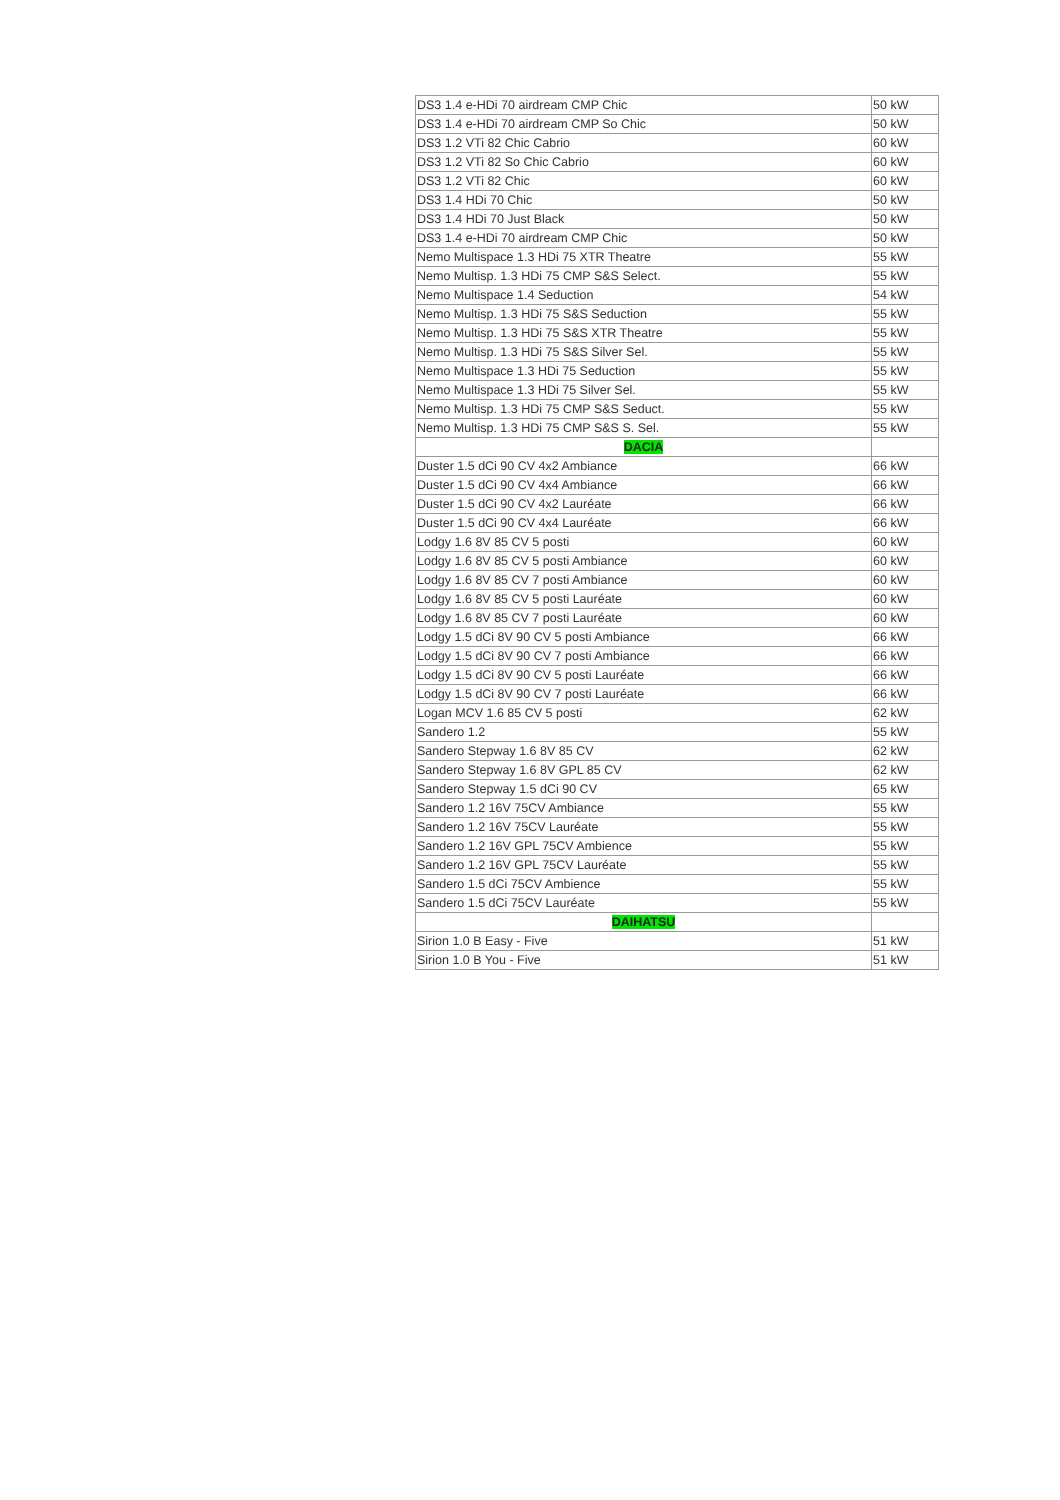| DS3 1.4 e-HDi 70 airdream CMP Chic | 50 kW |
| DS3 1.4 e-HDi 70 airdream CMP So Chic | 50 kW |
| DS3 1.2 VTi 82 Chic Cabrio | 60 kW |
| DS3 1.2 VTi 82 So Chic Cabrio | 60 kW |
| DS3 1.2 VTi 82 Chic | 60 kW |
| DS3 1.4 HDi 70 Chic | 50 kW |
| DS3 1.4 HDi 70 Just Black | 50 kW |
| DS3 1.4 e-HDi 70 airdream CMP Chic | 50 kW |
| Nemo Multispace 1.3 HDi 75 XTR Theatre | 55 kW |
| Nemo Multisp. 1.3 HDi 75 CMP S&S Select. | 55 kW |
| Nemo Multispace 1.4 Seduction | 54 kW |
| Nemo Multisp. 1.3 HDi 75 S&S Seduction | 55 kW |
| Nemo Multisp. 1.3 HDi 75 S&S XTR Theatre | 55 kW |
| Nemo Multisp. 1.3 HDi 75 S&S Silver Sel. | 55 kW |
| Nemo Multispace 1.3 HDi 75 Seduction | 55 kW |
| Nemo Multispace 1.3 HDi 75 Silver Sel. | 55 kW |
| Nemo Multisp. 1.3 HDi 75 CMP S&S Seduct. | 55 kW |
| Nemo Multisp. 1.3 HDi 75 CMP S&S S. Sel. | 55 kW |
| DACIA | |
| Duster 1.5 dCi 90 CV 4x2 Ambiance | 66 kW |
| Duster 1.5 dCi 90 CV 4x4 Ambiance | 66 kW |
| Duster 1.5 dCi 90 CV 4x2 Lauréate | 66 kW |
| Duster 1.5 dCi 90 CV 4x4 Lauréate | 66 kW |
| Lodgy 1.6 8V 85 CV 5 posti | 60 kW |
| Lodgy 1.6 8V 85 CV 5 posti Ambiance | 60 kW |
| Lodgy 1.6 8V 85 CV 7 posti Ambiance | 60 kW |
| Lodgy 1.6 8V 85 CV 5 posti Lauréate | 60 kW |
| Lodgy 1.6 8V 85 CV 7 posti Lauréate | 60 kW |
| Lodgy 1.5 dCi 8V 90 CV 5 posti Ambiance | 66 kW |
| Lodgy 1.5 dCi 8V 90 CV 7 posti Ambiance | 66 kW |
| Lodgy 1.5 dCi 8V 90 CV 5 posti Lauréate | 66 kW |
| Lodgy 1.5 dCi 8V 90 CV 7 posti Lauréate | 66 kW |
| Logan MCV 1.6 85 CV 5 posti | 62 kW |
| Sandero 1.2 | 55 kW |
| Sandero Stepway 1.6 8V 85 CV | 62 kW |
| Sandero Stepway 1.6 8V GPL 85 CV | 62 kW |
| Sandero Stepway 1.5 dCi 90 CV | 65 kW |
| Sandero 1.2 16V 75CV Ambiance | 55 kW |
| Sandero 1.2 16V 75CV Lauréate | 55 kW |
| Sandero 1.2 16V GPL 75CV Ambience | 55 kW |
| Sandero 1.2 16V GPL 75CV Lauréate | 55 kW |
| Sandero 1.5 dCi 75CV Ambience | 55 kW |
| Sandero 1.5 dCi 75CV Lauréate | 55 kW |
| DAIHATSU | |
| Sirion 1.0 B Easy - Five | 51 kW |
| Sirion 1.0 B You - Five | 51 kW |